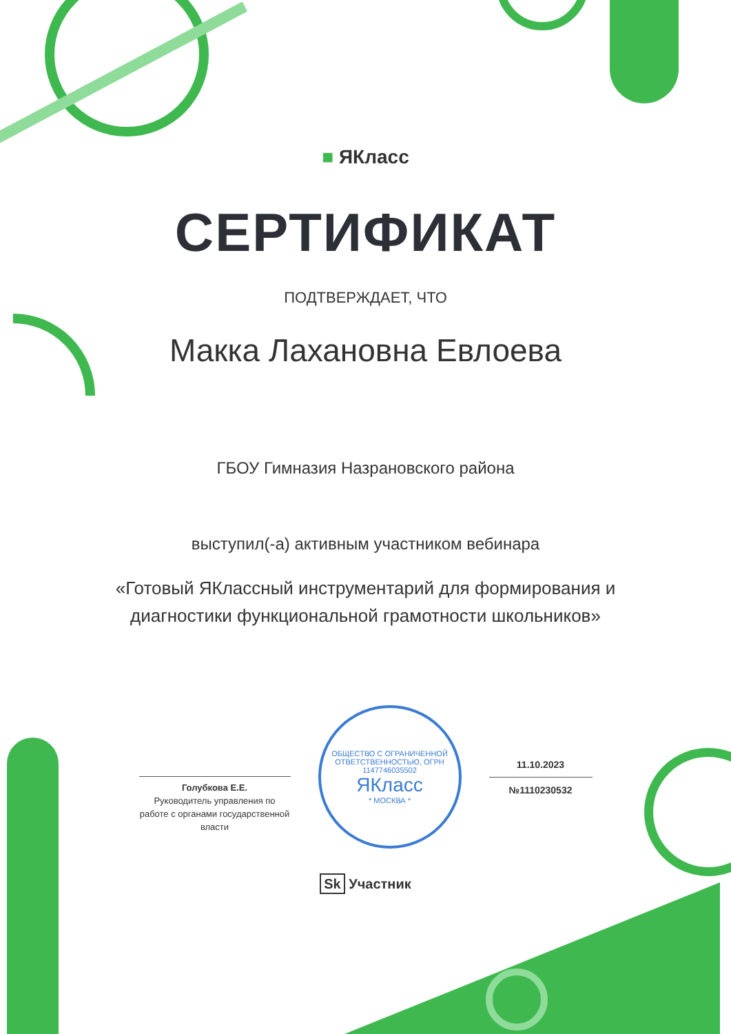■ ЯКласс
СЕРТИФИКАТ
ПОДТВЕРЖДАЕТ, ЧТО
Макка Лахановна Евлоева
ГБОУ Гимназия Назрановского района
выступил(-а) активным участником вебинара
«Готовый ЯКлассный инструментарий для формирования и
диагностики функциональной грамотности школьников»
Голубкова Е.Е.
Руководитель управления по работе с органами государственной власти
ОБЩЕСТВО С ОГРАНИЧЕННОЙ ОТВЕТСТВЕННОСТЬЮ, ОГРН 1147746035502
ЯКласс
* МОСКВА *
11.10.2023
№1110230532
Sk Участник